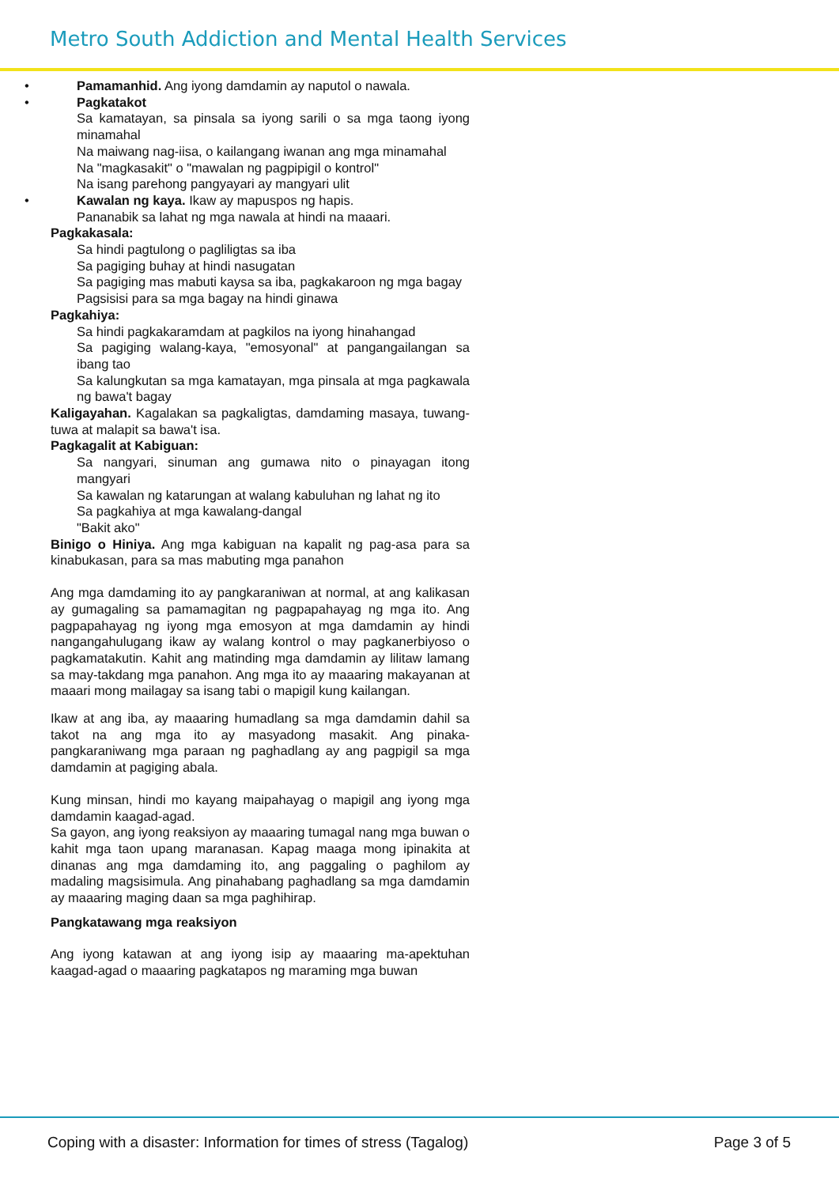Metro South Addiction and Mental Health Services
• Pamamanhid. Ang iyong damdamin ay naputol o nawala.
• Pagkatakot
Sa kamatayan, sa pinsala sa iyong sarili o sa mga taong iyong minamahal
Na maiwang nag-iisa, o kailangang iwanan ang mga minamahal
Na "magkasakit" o "mawalan ng pagpipigil o kontrol"
Na isang parehong pangyayari ay mangyari ulit
• Kawalan ng kaya. Ikaw ay mapuspos ng hapis.
Pananabik sa lahat ng mga nawala at hindi na maaari.
Pagkakasala:
Sa hindi pagtulong o pagliligtas sa iba
Sa pagiging buhay at hindi nasugatan
Sa pagiging mas mabuti kaysa sa iba, pagkakaroon ng mga bagay
Pagsisisi para sa mga bagay na hindi ginawa
Pagkahiya:
Sa hindi pagkakaramdam at pagkilos na iyong hinahangad
Sa pagiging walang-kaya, "emosyonal" at pangangailangan sa ibang tao
Sa kalungkutan sa mga kamatayan, mga pinsala at mga pagkawala ng bawa't bagay
Kaligayahan. Kagalakan sa pagkaligtas, damdaming masaya, tuwang-tuwa at malapit sa bawa't isa.
Pagkagalit at Kabiguan:
Sa nangyari, sinuman ang gumawa nito o pinayagan itong mangyari
Sa kawalan ng katarungan at walang kabuluhan ng lahat ng ito
Sa pagkahiya at mga kawalang-dangal
"Bakit ako"
Binigo o Hiniya. Ang mga kabiguan na kapalit ng pag-asa para sa kinabukasan, para sa mas mabuting mga panahon
Ang mga damdaming ito ay pangkaraniwan at normal, at ang kalikasan ay gumagaling sa pamamagitan ng pagpapahayag ng mga ito. Ang pagpapahayag ng iyong mga emosyon at mga damdamin ay hindi nangangahulugang ikaw ay walang kontrol o may pagkanerbiyoso o pagkamatakutin. Kahit ang matinding mga damdamin ay lilitaw lamang sa may-takdang mga panahon. Ang mga ito ay maaaring makayanan at maaari mong mailagay sa isang tabi o mapigil kung kailangan.
Ikaw at ang iba, ay maaaring humadlang sa mga damdamin dahil sa takot na ang mga ito ay masyadong masakit. Ang pinaka-pangkaraniwang mga paraan ng paghadlang ay ang pagpigil sa mga damdamin at pagiging abala.
Kung minsan, hindi mo kayang maipahayag o mapigil ang iyong mga damdamin kaagad-agad.
Sa gayon, ang iyong reaksiyon ay maaaring tumagal nang mga buwan o kahit mga taon upang maranasan. Kapag maaga mong ipinakita at dinanas ang mga damdaming ito, ang paggaling o paghilom ay madaling magsisimula. Ang pinahabang paghadlang sa mga damdamin ay maaaring maging daan sa mga paghihirap.
Pangkatawang mga reaksiyon
Ang iyong katawan at ang iyong isip ay maaaring ma-apektuhan kaagad-agad o maaaring pagkatapos ng maraming mga buwan
Coping with a disaster: Information for times of stress (Tagalog) Page 3 of 5